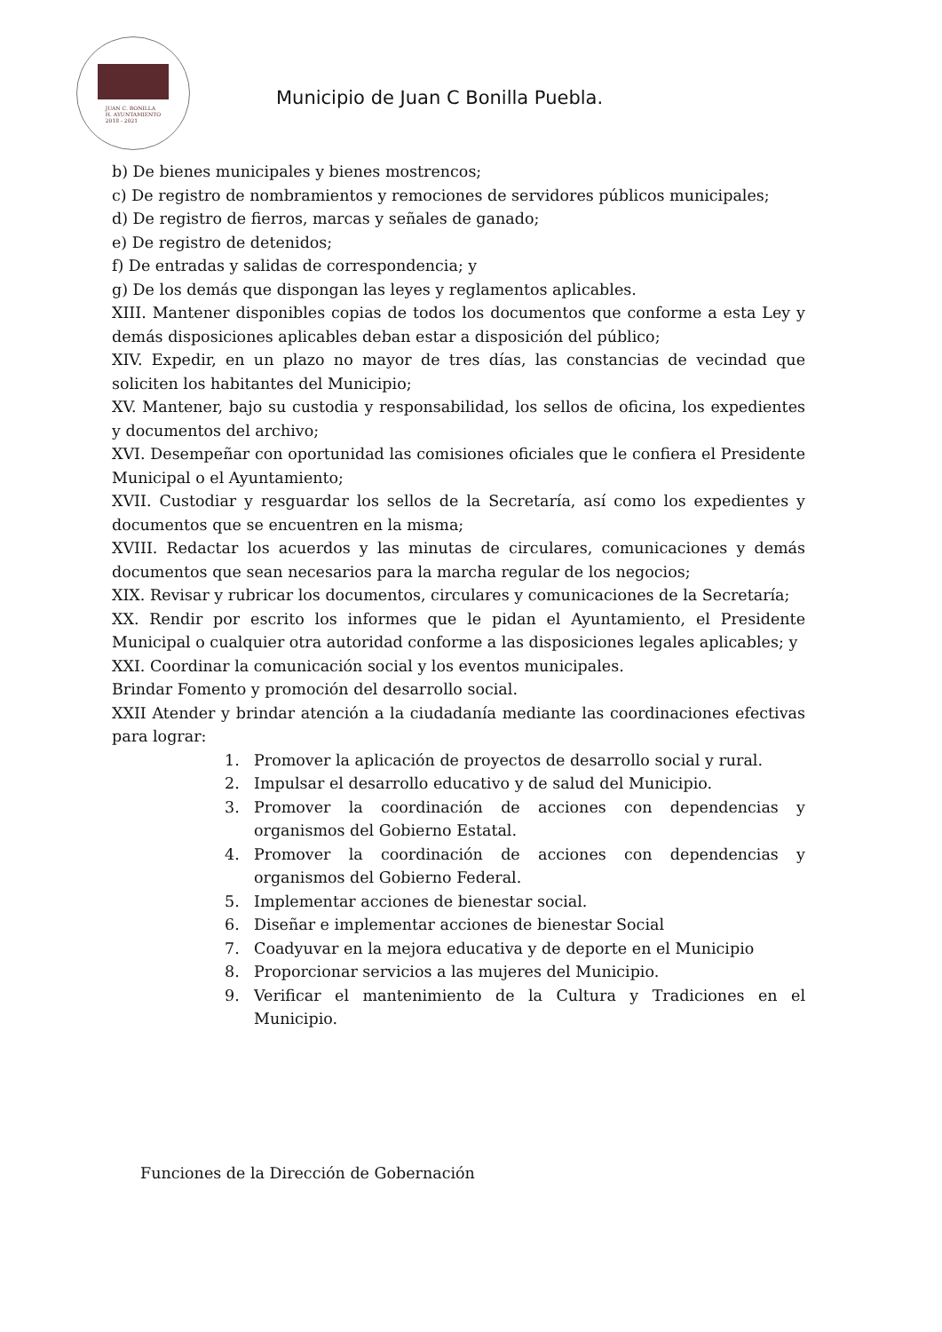JUAN C. BONILLA
H. AYUNTAMIENTO
2018 - 2021
Municipio de Juan C Bonilla Puebla.
b) De bienes municipales y bienes mostrencos;
c) De registro de nombramientos y remociones de servidores públicos municipales;
d) De registro de fierros, marcas y señales de ganado;
e) De registro de detenidos;
f) De entradas y salidas de correspondencia; y
g) De los demás que dispongan las leyes y reglamentos aplicables.
XIII. Mantener disponibles copias de todos los documentos que conforme a esta Ley y demás disposiciones aplicables deban estar a disposición del público;
XIV. Expedir, en un plazo no mayor de tres días, las constancias de vecindad que soliciten los habitantes del Municipio;
XV. Mantener, bajo su custodia y responsabilidad, los sellos de oficina, los expedientes y documentos del archivo;
XVI. Desempeñar con oportunidad las comisiones oficiales que le confiera el Presidente Municipal o el Ayuntamiento;
XVII. Custodiar y resguardar los sellos de la Secretaría, así como los expedientes y documentos que se encuentren en la misma;
XVIII. Redactar los acuerdos y las minutas de circulares, comunicaciones y demás documentos que sean necesarios para la marcha regular de los negocios;
XIX. Revisar y rubricar los documentos, circulares y comunicaciones de la Secretaría;
XX. Rendir por escrito los informes que le pidan el Ayuntamiento, el Presidente Municipal o cualquier otra autoridad conforme a las disposiciones legales aplicables; y
XXI. Coordinar la comunicación social y los eventos municipales.
Brindar Fomento y promoción del desarrollo social.
XXII Atender y brindar atención a la ciudadanía mediante las coordinaciones efectivas para lograr:
1. Promover la aplicación de proyectos de desarrollo social y rural.
2. Impulsar el desarrollo educativo y de salud del Municipio.
3. Promover la coordinación de acciones con dependencias y organismos del Gobierno Estatal.
4. Promover la coordinación de acciones con dependencias y organismos del Gobierno Federal.
5. Implementar acciones de bienestar social.
6. Diseñar e implementar acciones de bienestar Social
7. Coadyuvar en la mejora educativa y de deporte en el Municipio
8. Proporcionar servicios a las mujeres del Municipio.
9. Verificar el mantenimiento de la Cultura y Tradiciones en el Municipio.
Funciones de la Dirección de Gobernación